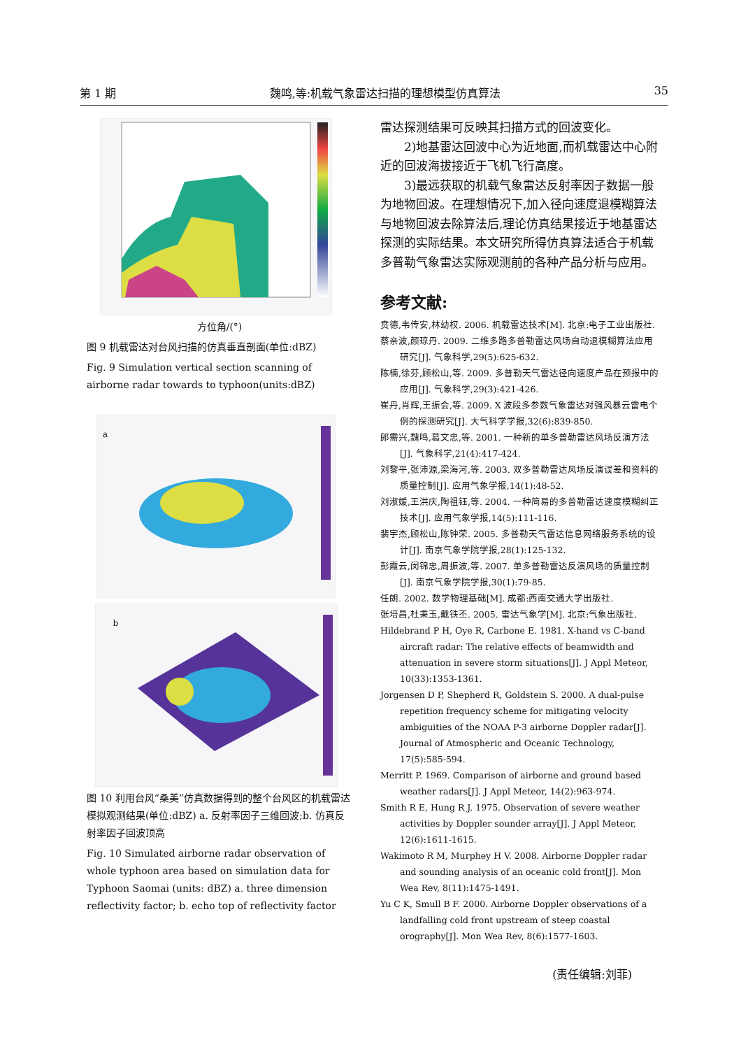第 1 期 魏鸣,等:机载气象雷达扫描的理想模型仿真算法 35
方位角/(°)
图 9 机载雷达对台风扫描的仿真垂直剖面(单位:dBZ)
Fig. 9 Simulation vertical section scanning of airborne radar towards to typhoon(units:dBZ)
a
b
图 10 利用台风“桑美”仿真数据得到的整个台风区的机载雷达模拟观测结果(单位:dBZ) a. 反射率因子三维回波;b. 仿真反射率因子回波顶高
Fig. 10 Simulated airborne radar observation of whole typhoon area based on simulation data for Typhoon Saomai (units: dBZ) a. three dimension reflectivity factor; b. echo top of reflectivity factor
雷达探测结果可反映其扫描方式的回波变化。
2)地基雷达回波中心为近地面,而机载雷达中心附近的回波海拔接近于飞机飞行高度。
3)最远获取的机载气象雷达反射率因子数据一般为地物回波。在理想情况下,加入径向速度退模糊算法与地物回波去除算法后,理论仿真结果接近于地基雷达探测的实际结果。本文研究所得仿真算法适合于机载多普勒气象雷达实际观测前的各种产品分析与应用。
参考文献:
贲德,韦传安,林幼权. 2006. 机载雷达技术[M]. 北京:电子工业出版社.
蔡亲波,颜琼丹. 2009. 二维多路多普勒雷达风场自动退模糊算法应用研究[J]. 气象科学,29(5):625-632.
陈楠,徐芬,顾松山,等. 2009. 多普勒天气雷达径向速度产品在预报中的应用[J]. 气象科学,29(3):421-426.
崔丹,肖辉,王振会,等. 2009. X 波段多参数气象雷达对强风暴云雷电个例的探测研究[J]. 大气科学学报,32(6):839-850.
郎需兴,魏鸣,葛文忠,等. 2001. 一种新的单多普勒雷达风场反演方法[J]. 气象科学,21(4):417-424.
刘黎平,张沛源,梁海河,等. 2003. 双多普勒雷达风场反演误差和资料的质量控制[J]. 应用气象学报,14(1):48-52.
刘淑媛,王洪庆,陶祖钰,等. 2004. 一种简易的多普勒雷达速度模糊纠正技术[J]. 应用气象学报,14(5):111-116.
裴宇杰,顾松山,陈钟荣. 2005. 多普勒天气雷达信息网络服务系统的设计[J]. 南京气象学院学报,28(1):125-132.
彭霞云,闵锦忠,周振波,等. 2007. 单多普勒雷达反演风场的质量控制[J]. 南京气象学院学报,30(1):79-85.
任朗. 2002. 数学物理基础[M]. 成都:西南交通大学出版社.
张培昌,杜秉玉,戴铁丕. 2005. 雷达气象学[M]. 北京:气象出版社.
Hildebrand P H, Oye R, Carbone E. 1981. X-hand vs C-band aircraft radar: The relative effects of beamwidth and attenuation in severe storm situations[J]. J Appl Meteor, 10(33):1353-1361.
Jorgensen D P, Shepherd R, Goldstein S. 2000. A dual-pulse repetition frequency scheme for mitigating velocity ambiguities of the NOAA P-3 airborne Doppler radar[J]. Journal of Atmospheric and Oceanic Technology, 17(5):585-594.
Merritt P. 1969. Comparison of airborne and ground based weather radars[J]. J Appl Meteor, 14(2):963-974.
Smith R E, Hung R J. 1975. Observation of severe weather activities by Doppler sounder array[J]. J Appl Meteor, 12(6):1611-1615.
Wakimoto R M, Murphey H V. 2008. Airborne Doppler radar and sounding analysis of an oceanic cold front[J]. Mon Wea Rev, 8(11):1475-1491.
Yu C K, Smull B F. 2000. Airborne Doppler observations of a landfalling cold front upstream of steep coastal orography[J]. Mon Wea Rev, 8(6):1577-1603.
(责任编辑:刘菲)